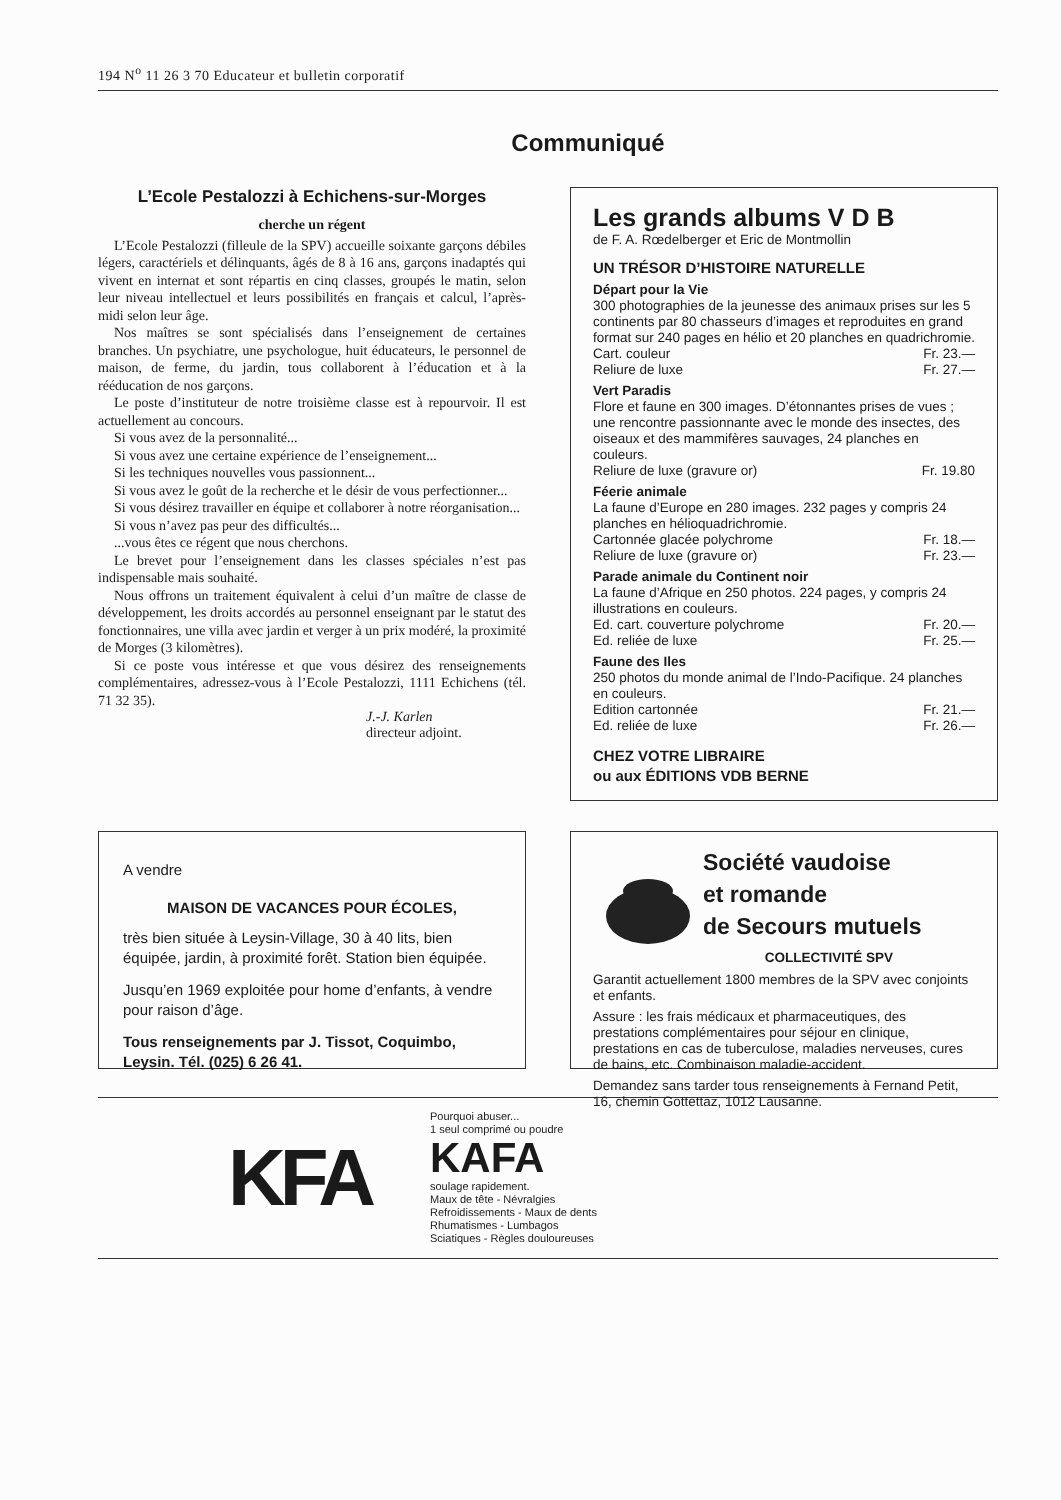194 N<sup>o</sup> 11 26 3 70 Educateur et bulletin corporatif
Communiqué
L’Ecole Pestalozzi à Echichens-sur-Morges
cherche un régent
L’Ecole Pestalozzi (filleule de la SPV) accueille soixante garçons débiles légers, caractériels et délinquants, âgés de 8 à 16 ans, garçons inadaptés qui vivent en internat et sont répartis en cinq classes, groupés le matin, selon leur niveau intellectuel et leurs possibilités en français et calcul, l’après-midi selon leur âge.
Nos maîtres se sont spécialisés dans l’enseignement de certaines branches. Un psychiatre, une psychologue, huit éducateurs, le personnel de maison, de ferme, du jardin, tous collaborent à l’éducation et à la rééducation de nos garçons.
Le poste d’instituteur de notre troisième classe est à repourvoir. Il est actuellement au concours.
Si vous avez de la personnalité...
Si vous avez une certaine expérience de l’enseignement...
Si les techniques nouvelles vous passionnent...
Si vous avez le goût de la recherche et le désir de vous perfectionner...
Si vous désirez travailler en équipe et collaborer à notre réorganisation...
Si vous n’avez pas peur des difficultés...
...vous êtes ce régent que nous cherchons.
Le brevet pour l’enseignement dans les classes spéciales n’est pas indispensable mais souhaité.
Nous offrons un traitement équivalent à celui d’un maître de classe de développement, les droits accordés au personnel enseignant par le statut des fonctionnaires, une villa avec jardin et verger à un prix modéré, la proximité de Morges (3 kilomètres).
Si ce poste vous intéresse et que vous désirez des renseignements complémentaires, adressez-vous à l’Ecole Pestalozzi, 1111 Echichens (tél. 71 32 35).
J.-J. Karlen
directeur adjoint.
Les grands albums V D B
de F. A. Rœdelberger et Eric de Montmollin
UN TRÉSOR D’HISTOIRE NATURELLE
Départ pour la Vie
300 photographies de la jeunesse des animaux prises sur les 5 continents par 80 chasseurs d’images et reproduites en grand format sur 240 pages en hélio et 20 planches en quadrichromie.
Cart. couleur Fr. 23.—
Reliure de luxe Fr. 27.—
Vert Paradis
Flore et faune en 300 images. D’étonnantes prises de vues ; une rencontre passionnante avec le monde des insectes, des oiseaux et des mammifères sauvages, 24 planches en couleurs.
Reliure de luxe (gravure or) Fr. 19.80
Féerie animale
La faune d’Europe en 280 images. 232 pages y compris 24 planches en hélioquadrichromie.
Cartonnée glacée polychrome Fr. 18.—
Reliure de luxe (gravure or) Fr. 23.—
Parade animale du Continent noir
La faune d’Afrique en 250 photos. 224 pages, y compris 24 illustrations en couleurs.
Ed. cart. couverture polychrome Fr. 20.—
Ed. reliée de luxe Fr. 25.—
Faune des Iles
250 photos du monde animal de l’Indo-Pacifique. 24 planches en couleurs.
Edition cartonnée Fr. 21.—
Ed. reliée de luxe Fr. 26.—
CHEZ VOTRE LIBRAIRE
ou aux ÉDITIONS VDB BERNE
A vendre
MAISON DE VACANCES POUR ÉCOLES,
très bien située à Leysin-Village, 30 à 40 lits, bien équipée, jardin, à proximité forêt. Station bien équipée.
Jusqu’en 1969 exploitée pour home d’enfants, à vendre pour raison d’âge.
Tous renseignements par J. Tissot, Coquimbo, Leysin. Tél. (025) 6 26 41.
Société vaudoise
et romande
de Secours mutuels
COLLECTIVITÉ SPV
Garantit actuellement 1800 membres de la SPV avec conjoints et enfants.
Assure : les frais médicaux et pharmaceutiques, des prestations complémentaires pour séjour en clinique, prestations en cas de tuberculose, maladies nerveuses, cures de bains, etc. Combinaison maladie-accident.
Demandez sans tarder tous renseignements à Fernand Petit, 16, chemin Gottettaz, 1012 Lausanne.
KFA
Pourquoi abuser...
1 seul comprimé ou poudre
KAFA
soulage rapidement.
Maux de tête - Névralgies
Refroidissements - Maux de dents
Rhumatismes - Lumbagos
Sciatiques - Règles douloureuses